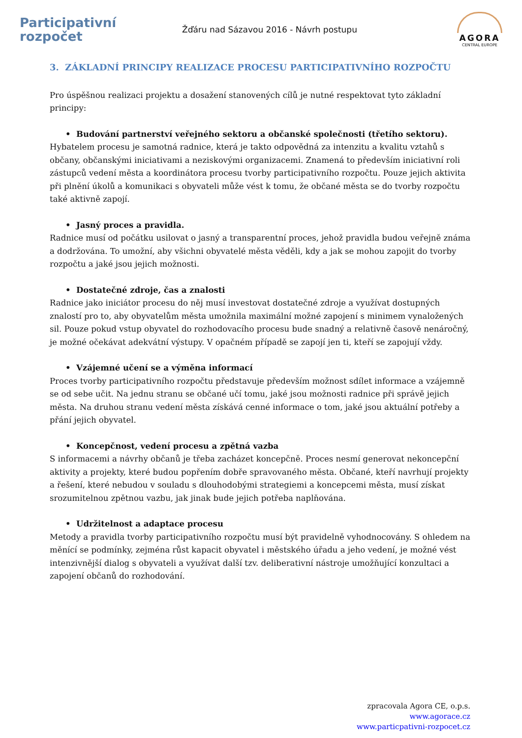Participativní
rozpočet
Žďáru nad Sázavou 2016 - Návrh postupu
AGORA
CENTRAL EUROPE
3. ZÁKLADNÍ PRINCIPY REALIZACE PROCESU PARTICIPATIVNÍHO ROZPOČTU
Pro úspěšnou realizaci projektu a dosažení stanovených cílů je nutné respektovat tyto základní principy:
• Budování partnerství veřejného sektoru a občanské společnosti (třetího sektoru).
Hybatelem procesu je samotná radnice, která je takto odpovědná za intenzitu a kvalitu vztahů s občany, občanskými iniciativami a neziskovými organizacemi. Znamená to především iniciativní roli zástupců vedení města a koordinátora procesu tvorby participativního rozpočtu. Pouze jejich aktivita při plnění úkolů a komunikaci s obyvateli může vést k tomu, že občané města se do tvorby rozpočtu také aktivně zapojí.
• Jasný proces a pravidla.
Radnice musí od počátku usilovat o jasný a transparentní proces, jehož pravidla budou veřejně známa a dodržována. To umožní, aby všichni obyvatelé města věděli, kdy a jak se mohou zapojit do tvorby rozpočtu a jaké jsou jejich možnosti.
• Dostatečné zdroje, čas a znalosti
Radnice jako iniciátor procesu do něj musí investovat dostatečné zdroje a využívat dostupných znalostí pro to, aby obyvatelům města umožnila maximální možné zapojení s minimem vynaložených sil. Pouze pokud vstup obyvatel do rozhodovacího procesu bude snadný a relativně časově nenáročný, je možné očekávat adekvátní výstupy. V opačném případě se zapojí jen ti, kteří se zapojují vždy.
• Vzájemné učení se a výměna informací
Proces tvorby participativního rozpočtu představuje především možnost sdílet informace a vzájemně se od sebe učit. Na jednu stranu se občané učí tomu, jaké jsou možnosti radnice při správě jejich města. Na druhou stranu vedení města získává cenné informace o tom, jaké jsou aktuální potřeby a přání jejich obyvatel.
• Koncepčnost, vedení procesu a zpětná vazba
S informacemi a návrhy občanů je třeba zacházet koncepčně. Proces nesmí generovat nekoncepční aktivity a projekty, které budou popřením dobře spravovaného města. Občané, kteří navrhují projekty a řešení, které nebudou v souladu s dlouhodobými strategiemi a koncepcemi města, musí získat srozumitelnou zpětnou vazbu, jak jinak bude jejich potřeba naplňována.
• Udržitelnost a adaptace procesu
Metody a pravidla tvorby participativního rozpočtu musí být pravidelně vyhodnocovány. S ohledem na měnící se podmínky, zejména růst kapacit obyvatel i městského úřadu a jeho vedení, je možné vést intenzivnější dialog s obyvateli a využívat další tzv. deliberativní nástroje umožňující konzultaci a zapojení občanů do rozhodování.
zpracovala Agora CE, o.p.s.
www.agorace.cz
www.particpativni-rozpocet.cz